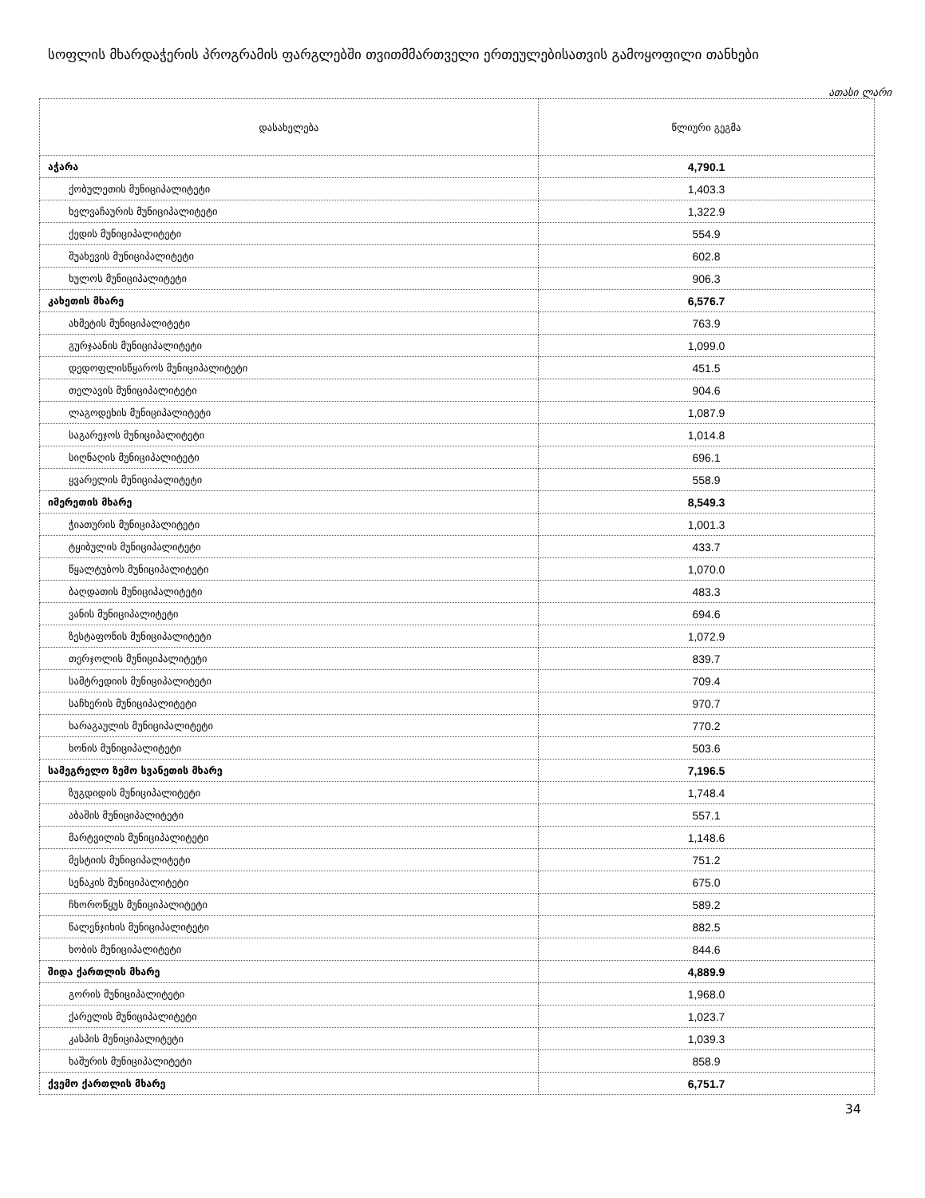სოფლის მხარდაჭერის პროგრამის ფარგლებში თვითმმართველი ერთეულებისათვის გამოყოფილი თანხები
ათასი ლარი
| დასახელება | წლიური გეგმა |
| --- | --- |
| აჭარა | 4,790.1 |
| ქობულეთის მუნიციპალიტეტი | 1,403.3 |
| ხელვაჩაურის მუნიციპალიტეტი | 1,322.9 |
| ქედის მუნიციპალიტეტი | 554.9 |
| შუახევის მუნიციპალიტეტი | 602.8 |
| ხულოს მუნიციპალიტეტი | 906.3 |
| კახეთის მხარე | 6,576.7 |
| ახმეტის მუნიციპალიტეტი | 763.9 |
| გურჯაანის მუნიციპალიტეტი | 1,099.0 |
| დედოფლისწყაროს მუნიციპალიტეტი | 451.5 |
| თელავის მუნიციპალიტეტი | 904.6 |
| ლაგოდეხის მუნიციპალიტეტი | 1,087.9 |
| საგარეჯოს მუნიციპალიტეტი | 1,014.8 |
| სიღნაღის მუნიციპალიტეტი | 696.1 |
| ყვარელის მუნიციპალიტეტი | 558.9 |
| იმერეთის მხარე | 8,549.3 |
| ჭიათურის მუნიციპალიტეტი | 1,001.3 |
| ტყიბულის მუნიციპალიტეტი | 433.7 |
| წყალტუბოს მუნიციპალიტეტი | 1,070.0 |
| ბაღდათის მუნიციპალიტეტი | 483.3 |
| ვანის მუნიციპალიტეტი | 694.6 |
| ზესტაფონის მუნიციპალიტეტი | 1,072.9 |
| თერჯოლის მუნიციპალიტეტი | 839.7 |
| სამტრედიის მუნიციპალიტეტი | 709.4 |
| საჩხერის მუნიციპალიტეტი | 970.7 |
| ხარაგაულის მუნიციპალიტეტი | 770.2 |
| ხონის მუნიციპალიტეტი | 503.6 |
| სამეგრელო ზემო სვანეთის მხარე | 7,196.5 |
| ზუგდიდის მუნიციპალიტეტი | 1,748.4 |
| აბაშის მუნიციპალიტეტი | 557.1 |
| მარტვილის მუნიციპალიტეტი | 1,148.6 |
| მესტიის მუნიციპალიტეტი | 751.2 |
| სენაკის მუნიციპალიტეტი | 675.0 |
| ჩხოროწყუს მუნიციპალიტეტი | 589.2 |
| წალენჯიხის მუნიციპალიტეტი | 882.5 |
| ხობის მუნიციპალიტეტი | 844.6 |
| შიდა ქართლის მხარე | 4,889.9 |
| გორის მუნიციპალიტეტი | 1,968.0 |
| ქარელის მუნიციპალიტეტი | 1,023.7 |
| კასპის მუნიციპალიტეტი | 1,039.3 |
| ხაშურის მუნიციპალიტეტი | 858.9 |
| ქვემო ქართლის მხარე | 6,751.7 |
34